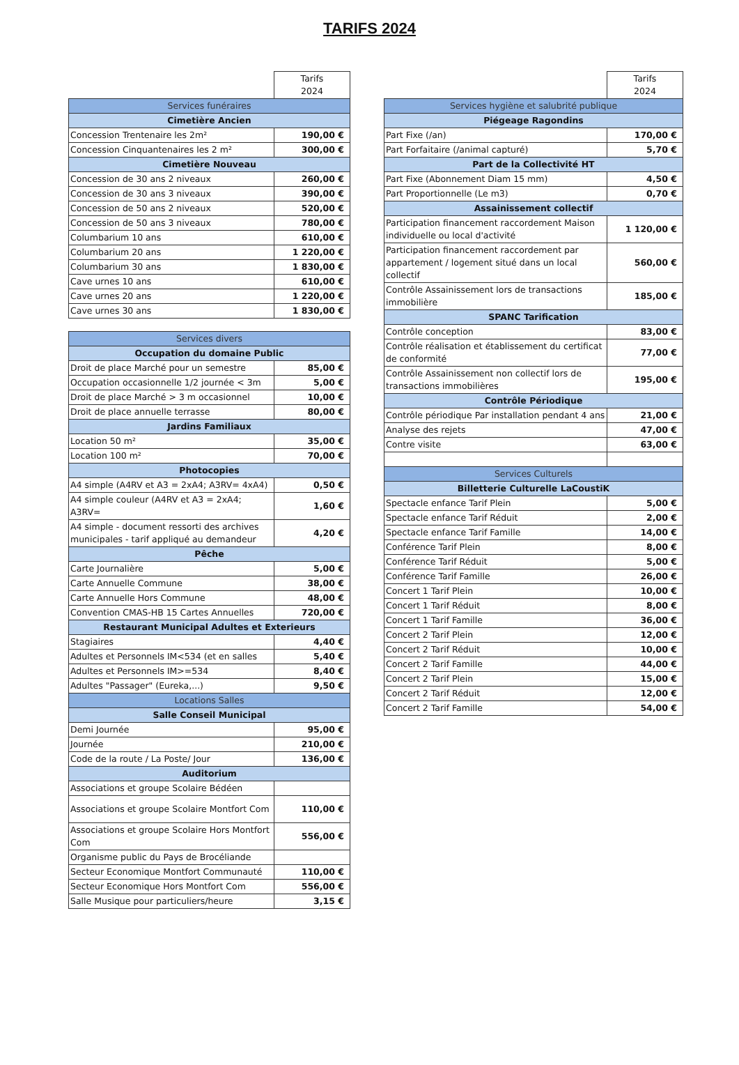TARIFS 2024
| | Tarifs 2024 |
| Services funéraires | |
| Cimetière Ancien | |
| Concession Trentenaire les 2m² | 190,00 € |
| Concession Cinquantenaires les 2 m² | 300,00 € |
| Cimetière Nouveau | |
| Concession de 30 ans 2 niveaux | 260,00 € |
| Concession de 30 ans 3 niveaux | 390,00 € |
| Concession de 50 ans 2 niveaux | 520,00 € |
| Concession de 50 ans 3 niveaux | 780,00 € |
| Columbarium 10 ans | 610,00 € |
| Columbarium 20 ans | 1 220,00 € |
| Columbarium 30 ans | 1 830,00 € |
| Cave urnes 10 ans | 610,00 € |
| Cave urnes 20 ans | 1 220,00 € |
| Cave urnes 30 ans | 1 830,00 € |
| Services divers | |
| Occupation du domaine Public | |
| Droit de place Marché pour un semestre | 85,00 € |
| Occupation occasionnelle 1/2 journée < 3m | 5,00 € |
| Droit de place Marché > 3 m occasionnel | 10,00 € |
| Droit de place annuelle terrasse | 80,00 € |
| Jardins Familiaux | |
| Location 50 m² | 35,00 € |
| Location 100 m² | 70,00 € |
| Photocopies | |
| A4 simple (A4RV et A3 = 2xA4; A3RV= 4xA4) | 0,50 € |
| A4 simple couleur (A4RV et A3 = 2xA4; A3RV= | 1,60 € |
| A4 simple - document ressorti des archives municipales - tarif appliqué au demandeur | 4,20 € |
| Pêche | |
| Carte Journalière | 5,00 € |
| Carte Annuelle Commune | 38,00 € |
| Carte Annuelle Hors Commune | 48,00 € |
| Convention CMAS-HB 15 Cartes Annuelles | 720,00 € |
| Restaurant Municipal Adultes et Exterieurs | |
| Stagiaires | 4,40 € |
| Adultes et Personnels IM<534 (et en salles | 5,40 € |
| Adultes et Personnels IM>=534 | 8,40 € |
| Adultes "Passager" (Eureka,...) | 9,50 € |
| Locations Salles | |
| Salle Conseil Municipal | |
| Demi Journée | 95,00 € |
| Journée | 210,00 € |
| Code de la route / La Poste/ Jour | 136,00 € |
| Auditorium | |
| Associations et groupe Scolaire Bédéen | |
| Associations et groupe Scolaire Montfort Com | 110,00 € |
| Associations et groupe Scolaire Hors Montfort Com | 556,00 € |
| Organisme public du Pays de Brocéliande | |
| Secteur Economique Montfort Communauté | 110,00 € |
| Secteur Economique Hors Montfort Com | 556,00 € |
| Salle Musique pour particuliers/heure | 3,15 € |
| | Tarifs 2024 |
| Services hygiène et salubrité publique | |
| Piégeage Ragondins | |
| Part Fixe (/an) | 170,00 € |
| Part Forfaitaire (/animal capturé) | 5,70 € |
| Part de la Collectivité HT | |
| Part Fixe (Abonnement Diam 15 mm) | 4,50 € |
| Part Proportionnelle (Le m3) | 0,70 € |
| Assainissement collectif | |
| Participation financement raccordement Maison individuelle ou local d'activité | 1 120,00 € |
| Participation financement raccordement par appartement / logement situé dans un local collectif | 560,00 € |
| Contrôle Assainissement lors de transactions immobilière | 185,00 € |
| SPANC Tarification | |
| Contrôle conception | 83,00 € |
| Contrôle réalisation et établissement du certificat de conformité | 77,00 € |
| Contrôle Assainissement non collectif lors de transactions immobilières | 195,00 € |
| Contrôle Périodique | |
| Contrôle périodique Par installation pendant 4 ans | 21,00 € |
| Analyse des rejets | 47,00 € |
| Contre visite | 63,00 € |
| Services Culturels | |
| Billetterie Culturelle LaCoustiK | |
| Spectacle enfance Tarif Plein | 5,00 € |
| Spectacle enfance Tarif Réduit | 2,00 € |
| Spectacle enfance Tarif Famille | 14,00 € |
| Conférence Tarif Plein | 8,00 € |
| Conférence Tarif Réduit | 5,00 € |
| Conférence Tarif Famille | 26,00 € |
| Concert 1 Tarif Plein | 10,00 € |
| Concert 1 Tarif Réduit | 8,00 € |
| Concert 1 Tarif Famille | 36,00 € |
| Concert 2 Tarif Plein | 12,00 € |
| Concert 2 Tarif Réduit | 10,00 € |
| Concert 2 Tarif Famille | 44,00 € |
| Concert 2 Tarif Plein | 15,00 € |
| Concert 2 Tarif Réduit | 12,00 € |
| Concert 2 Tarif Famille | 54,00 € |